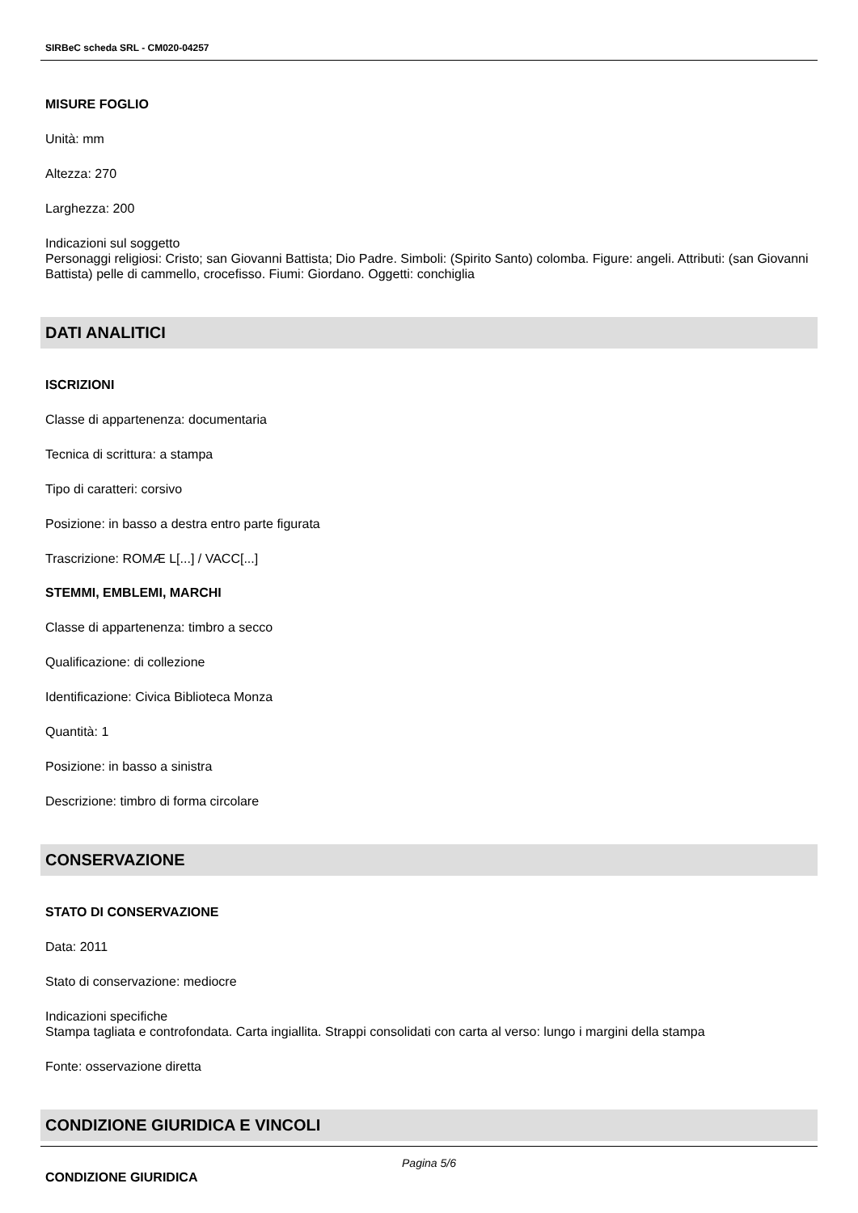SIRBeC scheda SRL - CM020-04257
MISURE FOGLIO
Unità: mm
Altezza: 270
Larghezza: 200
Indicazioni sul soggetto
Personaggi religiosi: Cristo; san Giovanni Battista; Dio Padre. Simboli: (Spirito Santo) colomba. Figure: angeli. Attributi: (san Giovanni Battista) pelle di cammello, crocefisso. Fiumi: Giordano. Oggetti: conchiglia
DATI ANALITICI
ISCRIZIONI
Classe di appartenenza: documentaria
Tecnica di scrittura: a stampa
Tipo di caratteri: corsivo
Posizione: in basso a destra entro parte figurata
Trascrizione: ROMÆ L[...] / VACC[...]
STEMMI, EMBLEMI, MARCHI
Classe di appartenenza: timbro a secco
Qualificazione: di collezione
Identificazione: Civica Biblioteca Monza
Quantità: 1
Posizione: in basso a sinistra
Descrizione: timbro di forma circolare
CONSERVAZIONE
STATO DI CONSERVAZIONE
Data: 2011
Stato di conservazione: mediocre
Indicazioni specifiche
Stampa tagliata e controfondata. Carta ingiallita. Strappi consolidati con carta al verso: lungo i margini della stampa
Fonte: osservazione diretta
CONDIZIONE GIURIDICA E VINCOLI
CONDIZIONE GIURIDICA
Pagina 5/6